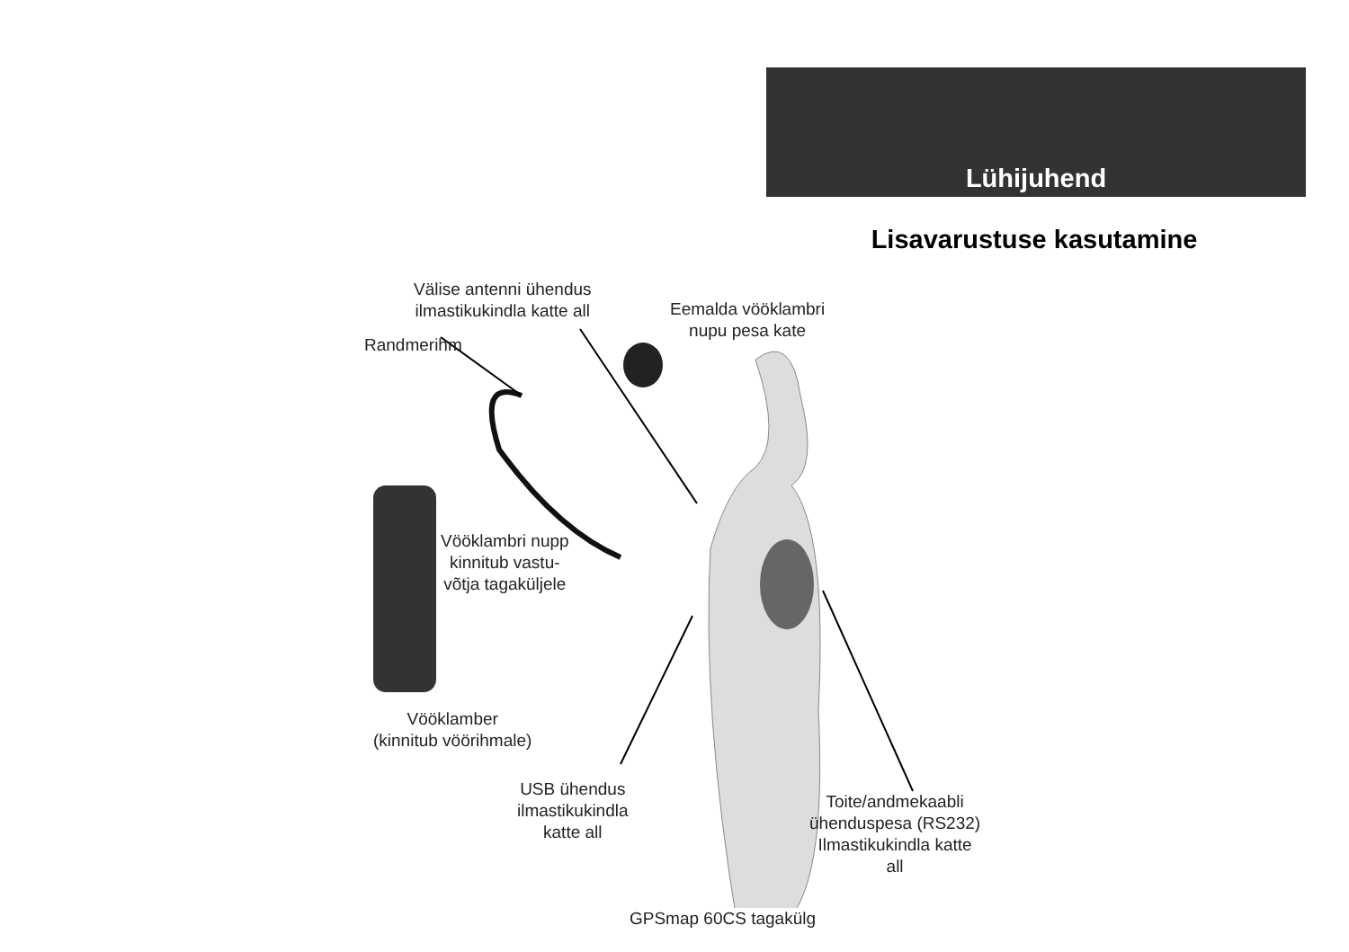Lühijuhend
Lisavarustuse kasutamine
Välise antenni ühendus
ilmastikukindla katte all
Eemalda vööklambri
nupu pesa kate
Randmerihm
Vööklambri nupp
kinnitub vastu-
võtja tagaküljele
Vööklamber
(kinnitub vöörihmale)
USB ühendus
ilmastikukindla
katte all
Toite/andmekaabli
ühenduspesa (RS232)
Ilmastikukindla katte
all
GPSmap 60CS tagakülg